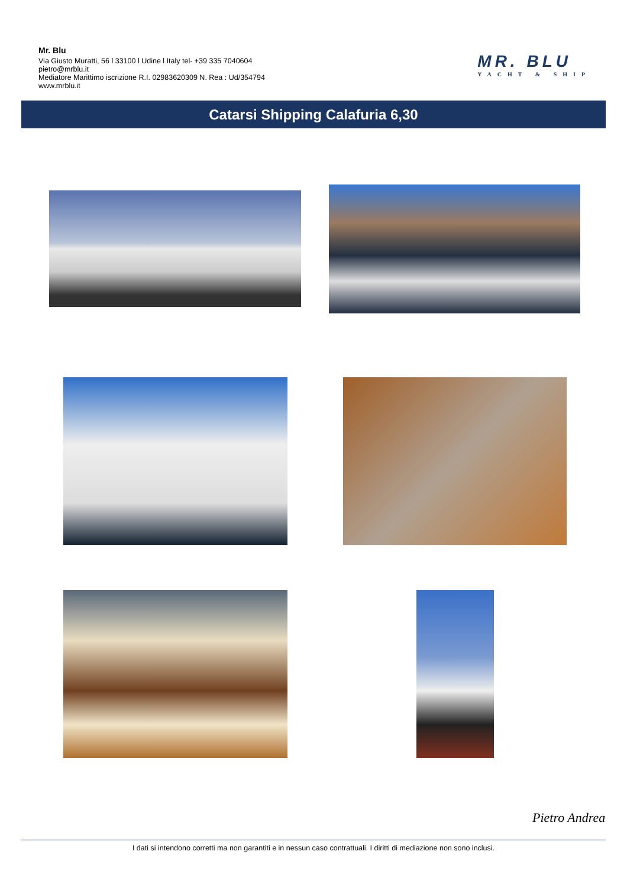Mr. Blu
Via Giusto Muratti, 56 l 33100 l Udine l Italy tel- +39 335 7040604
pietro@mrblu.it
Mediatore Marittimo iscrizione R.I. 02983620309 N. Rea : Ud/354794
www.mrblu.it
MR. BLU
YACHT & SHIP
Catarsi Shipping Calafuria 6,30
Pietro Andrea
I dati si intendono corretti ma non garantiti e in nessun caso contrattuali. I diritti di mediazione non sono inclusi.